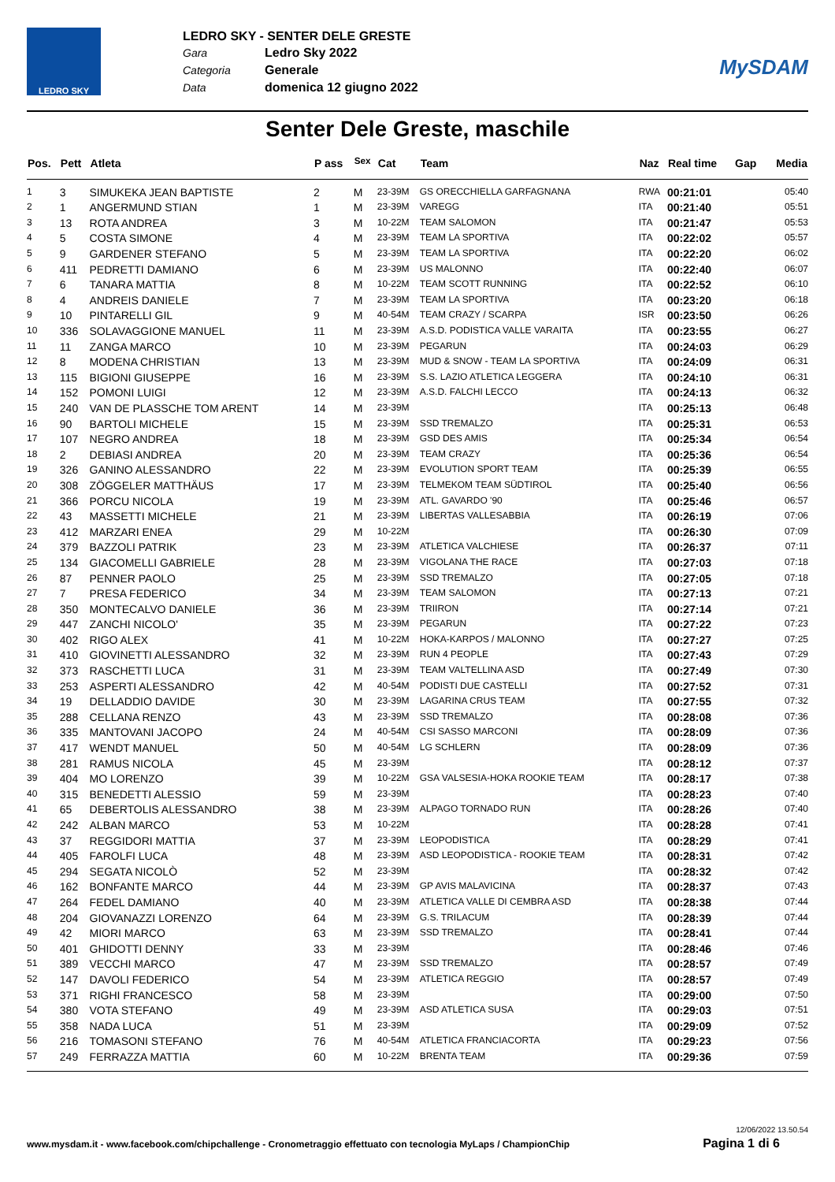LEDRO SKY
LEDRO SKY - SENTER DELE GRESTE
Gara Ledro Sky 2022
Categoria Generale
Data domenica 12 giugno 2022
MySDAM
Senter Dele Greste, maschile
| Pos. | Pett | Atleta | P ass | <sup>Sex</sup> | Cat | Team | Naz | Real time | Gap | Media |
| --- | --- | --- | --- | --- | --- | --- | --- | --- | --- | --- |
| 1 | 3 | SIMUKEKA JEAN BAPTISTE | 2 | M | 23-39M | GS ORECCHIELLA GARFAGNANA | RWA | 00:21:01 | | 05:40 |
| 2 | 1 | ANGERMUND STIAN | 1 | M | 23-39M | VAREGG | ITA | 00:21:40 | | 05:51 |
| 3 | 13 | ROTA ANDREA | 3 | M | 10-22M | TEAM SALOMON | ITA | 00:21:47 | | 05:53 |
| 4 | 5 | COSTA SIMONE | 4 | M | 23-39M | TEAM LA SPORTIVA | ITA | 00:22:02 | | 05:57 |
| 5 | 9 | GARDENER STEFANO | 5 | M | 23-39M | TEAM LA SPORTIVA | ITA | 00:22:20 | | 06:02 |
| 6 | 411 | PEDRETTI DAMIANO | 6 | M | 23-39M | US MALONNO | ITA | 00:22:40 | | 06:07 |
| 7 | 6 | TANARA MATTIA | 8 | M | 10-22M | TEAM SCOTT RUNNING | ITA | 00:22:52 | | 06:10 |
| 8 | 4 | ANDREIS DANIELE | 7 | M | 23-39M | TEAM LA SPORTIVA | ITA | 00:23:20 | | 06:18 |
| 9 | 10 | PINTARELLI GIL | 9 | M | 40-54M | TEAM CRAZY / SCARPA | ISR | 00:23:50 | | 06:26 |
| 10 | 336 | SOLAVAGGIONE MANUEL | 11 | M | 23-39M | A.S.D. PODISTICA VALLE VARAITA | ITA | 00:23:55 | | 06:27 |
| 11 | 11 | ZANGA MARCO | 10 | M | 23-39M | PEGARUN | ITA | 00:24:03 | | 06:29 |
| 12 | 8 | MODENA CHRISTIAN | 13 | M | 23-39M | MUD & SNOW - TEAM LA SPORTIVA | ITA | 00:24:09 | | 06:31 |
| 13 | 115 | BIGIONI GIUSEPPE | 16 | M | 23-39M | S.S. LAZIO ATLETICA LEGGERA | ITA | 00:24:10 | | 06:31 |
| 14 | 152 | POMONI LUIGI | 12 | M | 23-39M | A.S.D. FALCHI LECCO | ITA | 00:24:13 | | 06:32 |
| 15 | 240 | VAN DE PLASSCHE TOM ARENT | 14 | M | 23-39M | | ITA | 00:25:13 | | 06:48 |
| 16 | 90 | BARTOLI MICHELE | 15 | M | 23-39M | SSD TREMALZO | ITA | 00:25:31 | | 06:53 |
| 17 | 107 | NEGRO ANDREA | 18 | M | 23-39M | GSD DES AMIS | ITA | 00:25:34 | | 06:54 |
| 18 | 2 | DEBIASI ANDREA | 20 | M | 23-39M | TEAM CRAZY | ITA | 00:25:36 | | 06:54 |
| 19 | 326 | GANINO ALESSANDRO | 22 | M | 23-39M | EVOLUTION SPORT TEAM | ITA | 00:25:39 | | 06:55 |
| 20 | 308 | ZÖGGELER MATTHÄUS | 17 | M | 23-39M | TELMEKOM TEAM SÜDTIROL | ITA | 00:25:40 | | 06:56 |
| 21 | 366 | PORCU NICOLA | 19 | M | 23-39M | ATL. GAVARDO '90 | ITA | 00:25:46 | | 06:57 |
| 22 | 43 | MASSETTI MICHELE | 21 | M | 23-39M | LIBERTAS VALLESABBIA | ITA | 00:26:19 | | 07:06 |
| 23 | 412 | MARZARI ENEA | 29 | M | 10-22M | | ITA | 00:26:30 | | 07:09 |
| 24 | 379 | BAZZOLI PATRIK | 23 | M | 23-39M | ATLETICA VALCHIESE | ITA | 00:26:37 | | 07:11 |
| 25 | 134 | GIACOMELLI GABRIELE | 28 | M | 23-39M | VIGOLANA THE RACE | ITA | 00:27:03 | | 07:18 |
| 26 | 87 | PENNER PAOLO | 25 | M | 23-39M | SSD TREMALZO | ITA | 00:27:05 | | 07:18 |
| 27 | 7 | PRESA FEDERICO | 34 | M | 23-39M | TEAM SALOMON | ITA | 00:27:13 | | 07:21 |
| 28 | 350 | MONTECALVO DANIELE | 36 | M | 23-39M | TRIIRON | ITA | 00:27:14 | | 07:21 |
| 29 | 447 | ZANCHI NICOLO' | 35 | M | 23-39M | PEGARUN | ITA | 00:27:22 | | 07:23 |
| 30 | 402 | RIGO ALEX | 41 | M | 10-22M | HOKA-KARPOS / MALONNO | ITA | 00:27:27 | | 07:25 |
| 31 | 410 | GIOVINETTI ALESSANDRO | 32 | M | 23-39M | RUN 4 PEOPLE | ITA | 00:27:43 | | 07:29 |
| 32 | 373 | RASCHETTI LUCA | 31 | M | 23-39M | TEAM VALTELLINA ASD | ITA | 00:27:49 | | 07:30 |
| 33 | 253 | ASPERTI ALESSANDRO | 42 | M | 40-54M | PODISTI DUE CASTELLI | ITA | 00:27:52 | | 07:31 |
| 34 | 19 | DELLADDIO DAVIDE | 30 | M | 23-39M | LAGARINA CRUS TEAM | ITA | 00:27:55 | | 07:32 |
| 35 | 288 | CELLANA RENZO | 43 | M | 23-39M | SSD TREMALZO | ITA | 00:28:08 | | 07:36 |
| 36 | 335 | MANTOVANI JACOPO | 24 | M | 40-54M | CSI SASSO MARCONI | ITA | 00:28:09 | | 07:36 |
| 37 | 417 | WENDT MANUEL | 50 | M | 40-54M | LG SCHLERN | ITA | 00:28:09 | | 07:36 |
| 38 | 281 | RAMUS NICOLA | 45 | M | 23-39M | | ITA | 00:28:12 | | 07:37 |
| 39 | 404 | MO LORENZO | 39 | M | 10-22M | GSA VALSESIA-HOKA ROOKIE TEAM | ITA | 00:28:17 | | 07:38 |
| 40 | 315 | BENEDETTI ALESSIO | 59 | M | 23-39M | | ITA | 00:28:23 | | 07:40 |
| 41 | 65 | DEBERTOLIS ALESSANDRO | 38 | M | 23-39M | ALPAGO TORNADO RUN | ITA | 00:28:26 | | 07:40 |
| 42 | 242 | ALBAN MARCO | 53 | M | 10-22M | | ITA | 00:28:28 | | 07:41 |
| 43 | 37 | REGGIDORI MATTIA | 37 | M | 23-39M | LEOPODISTICA | ITA | 00:28:29 | | 07:41 |
| 44 | 405 | FAROLFI LUCA | 48 | M | 23-39M | ASD LEOPODISTICA - ROOKIE TEAM | ITA | 00:28:31 | | 07:42 |
| 45 | 294 | SEGATA NICOLÒ | 52 | M | 23-39M | | ITA | 00:28:32 | | 07:42 |
| 46 | 162 | BONFANTE MARCO | 44 | M | 23-39M | GP AVIS MALAVICINA | ITA | 00:28:37 | | 07:43 |
| 47 | 264 | FEDEL DAMIANO | 40 | M | 23-39M | ATLETICA VALLE DI CEMBRA ASD | ITA | 00:28:38 | | 07:44 |
| 48 | 204 | GIOVANAZZI LORENZO | 64 | M | 23-39M | G.S. TRILACUM | ITA | 00:28:39 | | 07:44 |
| 49 | 42 | MIORI MARCO | 63 | M | 23-39M | SSD TREMALZO | ITA | 00:28:41 | | 07:44 |
| 50 | 401 | GHIDOTTI DENNY | 33 | M | 23-39M | | ITA | 00:28:46 | | 07:46 |
| 51 | 389 | VECCHI MARCO | 47 | M | 23-39M | SSD TREMALZO | ITA | 00:28:57 | | 07:49 |
| 52 | 147 | DAVOLI FEDERICO | 54 | M | 23-39M | ATLETICA REGGIO | ITA | 00:28:57 | | 07:49 |
| 53 | 371 | RIGHI FRANCESCO | 58 | M | 23-39M | | ITA | 00:29:00 | | 07:50 |
| 54 | 380 | VOTA STEFANO | 49 | M | 23-39M | ASD ATLETICA SUSA | ITA | 00:29:03 | | 07:51 |
| 55 | 358 | NADA LUCA | 51 | M | 23-39M | | ITA | 00:29:09 | | 07:52 |
| 56 | 216 | TOMASONI STEFANO | 76 | M | 40-54M | ATLETICA FRANCIACORTA | ITA | 00:29:23 | | 07:56 |
| 57 | 249 | FERRAZZA MATTIA | 60 | M | 10-22M | BRENTA TEAM | ITA | 00:29:36 | | 07:59 |
12/06/2022 13.50.54
www.mysdam.it - www.facebook.com/chipchallenge - Cronometraggio effettuato con tecnologia MyLaps / ChampionChip Pagina 1 di 6